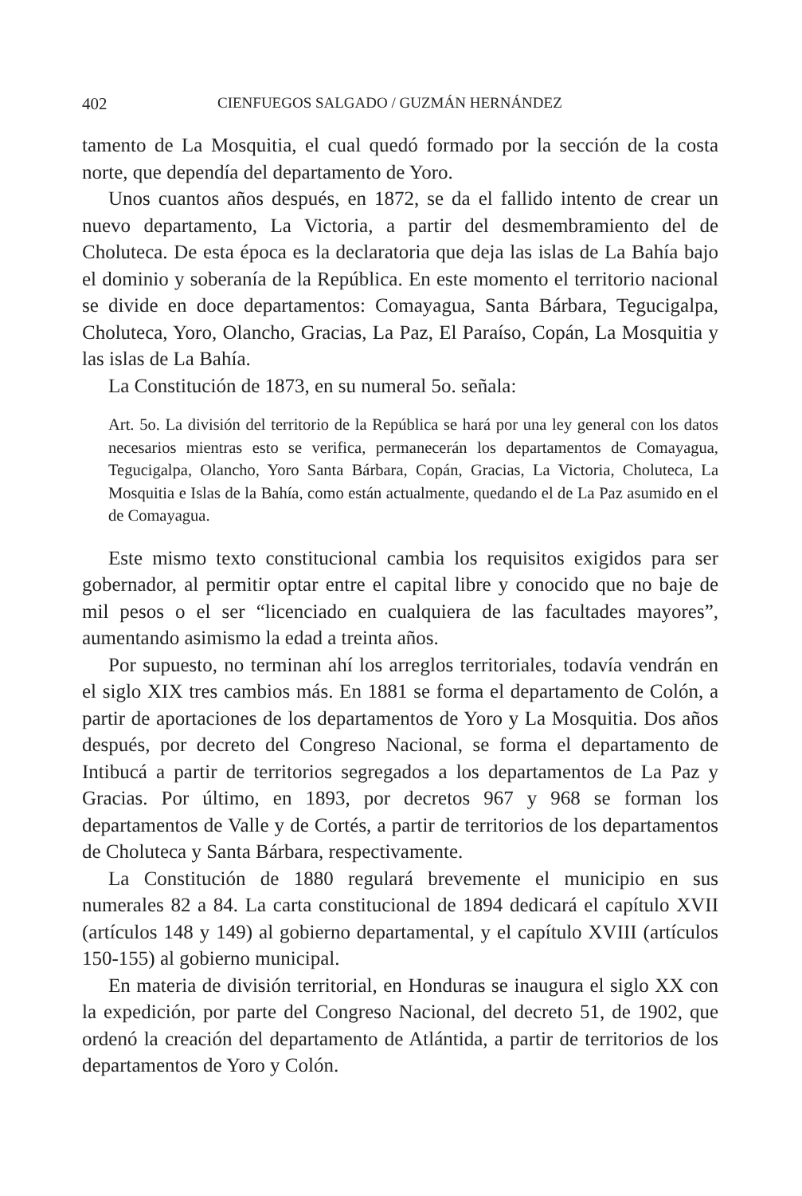402 CIENFUEGOS SALGADO / GUZMÁN HERNÁNDEZ
tamento de La Mosquitia, el cual quedó formado por la sección de la costa norte, que dependía del departamento de Yoro.
Unos cuantos años después, en 1872, se da el fallido intento de crear un nuevo departamento, La Victoria, a partir del desmembramiento del de Choluteca. De esta época es la declaratoria que deja las islas de La Bahía bajo el dominio y soberanía de la República. En este momento el territorio nacional se divide en doce departamentos: Comayagua, Santa Bárbara, Tegucigalpa, Choluteca, Yoro, Olancho, Gracias, La Paz, El Paraíso, Copán, La Mosquitia y las islas de La Bahía.
La Constitución de 1873, en su numeral 5o. señala:
Art. 5o. La división del territorio de la República se hará por una ley general con los datos necesarios mientras esto se verifica, permanecerán los departamentos de Comayagua, Tegucigalpa, Olancho, Yoro Santa Bárbara, Copán, Gracias, La Victoria, Choluteca, La Mosquitia e Islas de la Bahía, como están actualmente, quedando el de La Paz asumido en el de Comayagua.
Este mismo texto constitucional cambia los requisitos exigidos para ser gobernador, al permitir optar entre el capital libre y conocido que no baje de mil pesos o el ser “licenciado en cualquiera de las facultades mayores”, aumentando asimismo la edad a treinta años.
Por supuesto, no terminan ahí los arreglos territoriales, todavía vendrán en el siglo XIX tres cambios más. En 1881 se forma el departamento de Colón, a partir de aportaciones de los departamentos de Yoro y La Mosquitia. Dos años después, por decreto del Congreso Nacional, se forma el departamento de Intibucá a partir de territorios segregados a los departamentos de La Paz y Gracias. Por último, en 1893, por decretos 967 y 968 se forman los departamentos de Valle y de Cortés, a partir de territorios de los departamentos de Choluteca y Santa Bárbara, respectivamente.
La Constitución de 1880 regulará brevemente el municipio en sus numerales 82 a 84. La carta constitucional de 1894 dedicará el capítulo XVII (artículos 148 y 149) al gobierno departamental, y el capítulo XVIII (artículos 150-155) al gobierno municipal.
En materia de división territorial, en Honduras se inaugura el siglo XX con la expedición, por parte del Congreso Nacional, del decreto 51, de 1902, que ordenó la creación del departamento de Atlántida, a partir de territorios de los departamentos de Yoro y Colón.